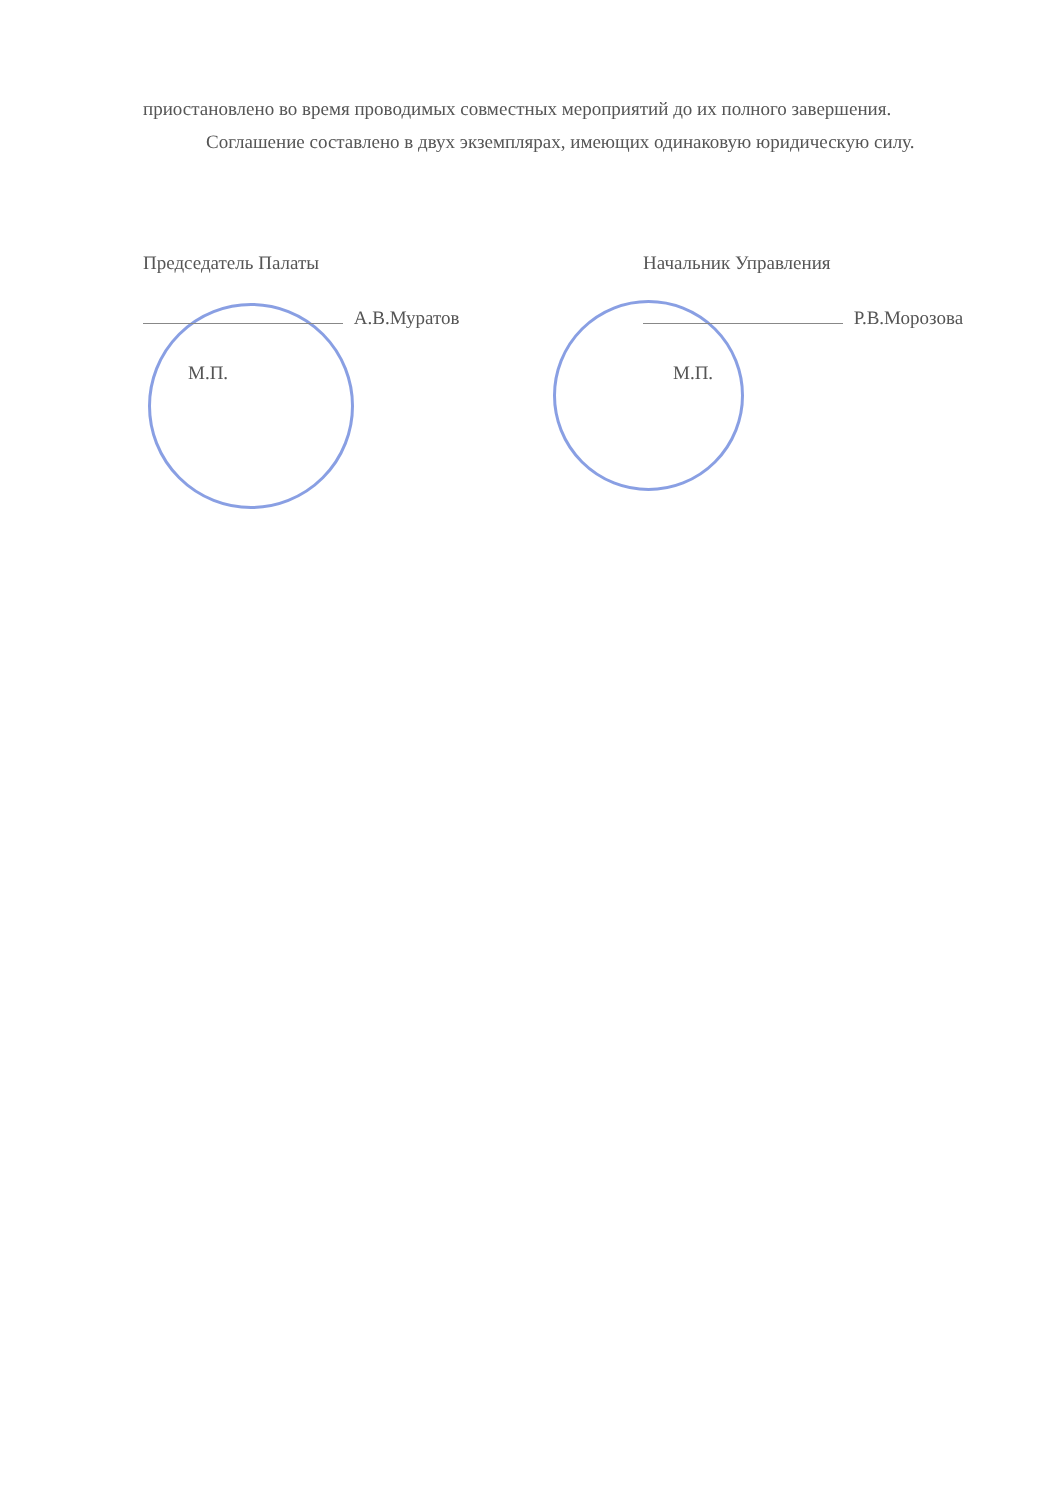приостановлено во время проводимых совместных мероприятий до их полного завершения.
Соглашение составлено в двух экземплярах, имеющих одинаковую юридическую силу.
Председатель Палаты
А.В.Муратов
М.П.
Начальник Управления
Р.В.Морозова
М.П.